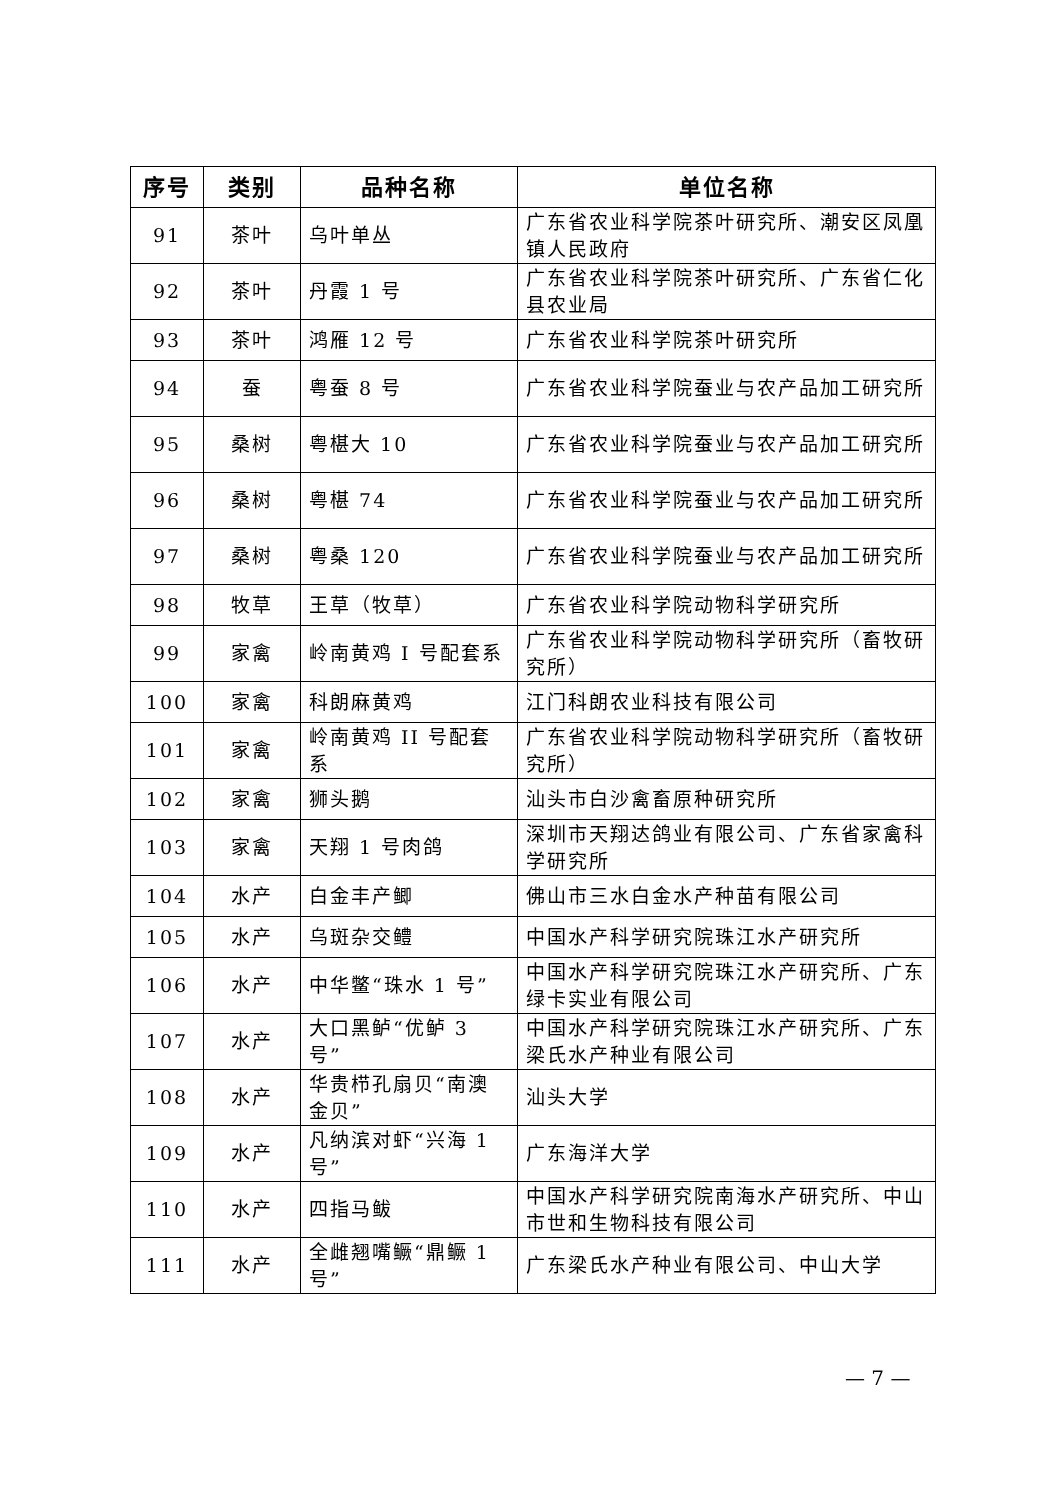| 序号 | 类别 | 品种名称 | 单位名称 |
| --- | --- | --- | --- |
| 91 | 茶叶 | 乌叶单丛 | 广东省农业科学院茶叶研究所、潮安区凤凰镇人民政府 |
| 92 | 茶叶 | 丹霞 1 号 | 广东省农业科学院茶叶研究所、广东省仁化县农业局 |
| 93 | 茶叶 | 鸿雁 12 号 | 广东省农业科学院茶叶研究所 |
| 94 | 蚕 | 粤蚕 8 号 | 广东省农业科学院蚕业与农产品加工研究所 |
| 95 | 桑树 | 粤椹大 10 | 广东省农业科学院蚕业与农产品加工研究所 |
| 96 | 桑树 | 粤椹 74 | 广东省农业科学院蚕业与农产品加工研究所 |
| 97 | 桑树 | 粤桑 120 | 广东省农业科学院蚕业与农产品加工研究所 |
| 98 | 牧草 | 王草（牧草） | 广东省农业科学院动物科学研究所 |
| 99 | 家禽 | 岭南黄鸡 I 号配套系 | 广东省农业科学院动物科学研究所（畜牧研究所） |
| 100 | 家禽 | 科朗麻黄鸡 | 江门科朗农业科技有限公司 |
| 101 | 家禽 | 岭南黄鸡 II 号配套系 | 广东省农业科学院动物科学研究所（畜牧研究所） |
| 102 | 家禽 | 狮头鹅 | 汕头市白沙禽畜原种研究所 |
| 103 | 家禽 | 天翔 1 号肉鸽 | 深圳市天翔达鸽业有限公司、广东省家禽科学研究所 |
| 104 | 水产 | 白金丰产鲫 | 佛山市三水白金水产种苗有限公司 |
| 105 | 水产 | 乌斑杂交鳢 | 中国水产科学研究院珠江水产研究所 |
| 106 | 水产 | 中华鳖“珠水 1 号” | 中国水产科学研究院珠江水产研究所、广东绿卡实业有限公司 |
| 107 | 水产 | 大口黑鲈“优鲈 3 号” | 中国水产科学研究院珠江水产研究所、广东梁氏水产种业有限公司 |
| 108 | 水产 | 华贵栉孔扇贝“南澳金贝” | 汕头大学 |
| 109 | 水产 | 凡纳滨对虾“兴海 1 号” | 广东海洋大学 |
| 110 | 水产 | 四指马鲅 | 中国水产科学研究院南海水产研究所、中山市世和生物科技有限公司 |
| 111 | 水产 | 全雌翘嘴鳜“鼎鳜 1 号” | 广东梁氏水产种业有限公司、中山大学 |
— 7 —